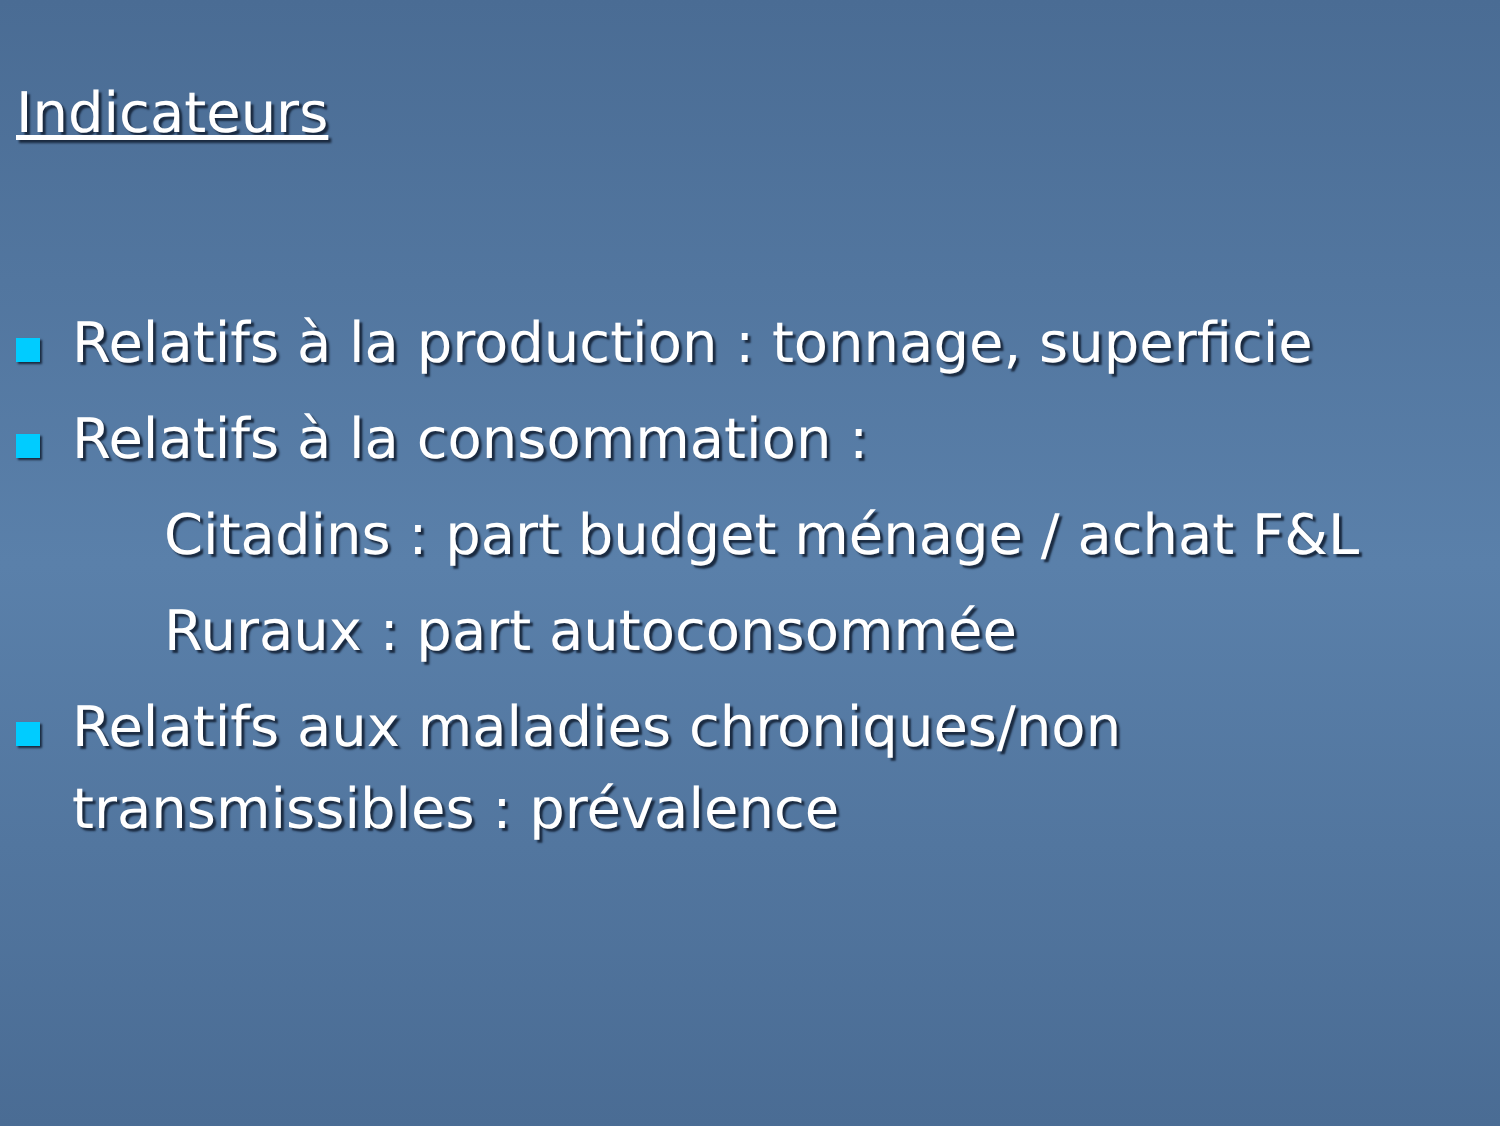Indicateurs
Relatifs à la production : tonnage, superficie
Relatifs à la consommation :
Citadins : part budget ménage / achat F&L
Ruraux : part autoconsommée
Relatifs aux maladies chroniques/non transmissibles : prévalence